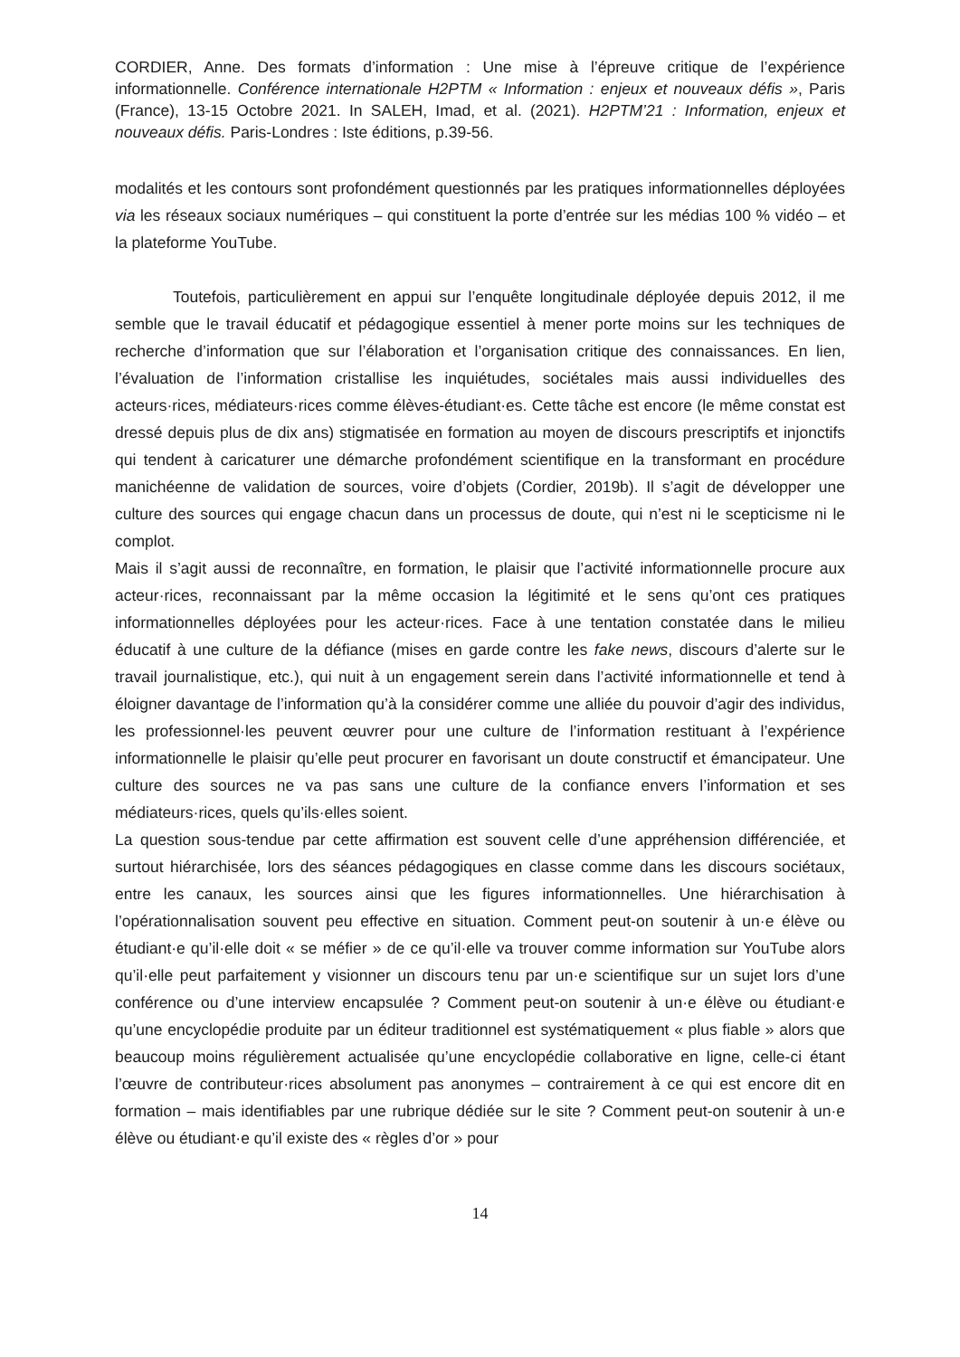CORDIER, Anne. Des formats d’information : Une mise à l’épreuve critique de l’expérience informationnelle. Conférence internationale H2PTM « Information : enjeux et nouveaux défis », Paris (France), 13-15 Octobre 2021. In SALEH, Imad, et al. (2021). H2PTM’21 : Information, enjeux et nouveaux défis. Paris-Londres : Iste éditions, p.39-56.
modalités et les contours sont profondément questionnés par les pratiques informationnelles déployées via les réseaux sociaux numériques – qui constituent la porte d’entrée sur les médias 100 % vidéo – et la plateforme YouTube.
Toutefois, particulièrement en appui sur l’enquête longitudinale déployée depuis 2012, il me semble que le travail éducatif et pédagogique essentiel à mener porte moins sur les techniques de recherche d’information que sur l’élaboration et l’organisation critique des connaissances. En lien, l’évaluation de l’information cristallise les inquiétudes, sociétales mais aussi individuelles des acteurs·rices, médiateurs·rices comme élèves-étudiant·es. Cette tâche est encore (le même constat est dressé depuis plus de dix ans) stigmatisée en formation au moyen de discours prescriptifs et injonctifs qui tendent à caricaturer une démarche profondément scientifique en la transformant en procédure manichéenne de validation de sources, voire d’objets (Cordier, 2019b). Il s’agit de développer une culture des sources qui engage chacun dans un processus de doute, qui n’est ni le scepticisme ni le complot.
Mais il s’agit aussi de reconnaître, en formation, le plaisir que l’activité informationnelle procure aux acteur·rices, reconnaissant par la même occasion la légitimité et le sens qu’ont ces pratiques informationnelles déployées pour les acteur·rices. Face à une tentation constatée dans le milieu éducatif à une culture de la défiance (mises en garde contre les fake news, discours d’alerte sur le travail journalistique, etc.), qui nuit à un engagement serein dans l’activité informationnelle et tend à éloigner davantage de l’information qu’à la considérer comme une alliée du pouvoir d’agir des individus, les professionnel·les peuvent œuvrer pour une culture de l’information restituant à l’expérience informationnelle le plaisir qu’elle peut procurer en favorisant un doute constructif et émancipateur. Une culture des sources ne va pas sans une culture de la confiance envers l’information et ses médiateurs·rices, quels qu’ils·elles soient.
La question sous-tendue par cette affirmation est souvent celle d’une appréhension différenciée, et surtout hiérarchisée, lors des séances pédagogiques en classe comme dans les discours sociétaux, entre les canaux, les sources ainsi que les figures informationnelles. Une hiérarchisation à l’opérationnalisation souvent peu effective en situation. Comment peut-on soutenir à un·e élève ou étudiant·e qu’il·elle doit « se méfier » de ce qu’il·elle va trouver comme information sur YouTube alors qu’il·elle peut parfaitement y visionner un discours tenu par un·e scientifique sur un sujet lors d’une conférence ou d’une interview encapsulée ? Comment peut-on soutenir à un·e élève ou étudiant·e qu’une encyclopédie produite par un éditeur traditionnel est systématiquement « plus fiable » alors que beaucoup moins régulièrement actualisée qu’une encyclopédie collaborative en ligne, celle-ci étant l’œuvre de contributeur·rices absolument pas anonymes – contrairement à ce qui est encore dit en formation – mais identifiables par une rubrique dédiée sur le site ? Comment peut-on soutenir à un·e élève ou étudiant·e qu’il existe des « règles d’or » pour
14